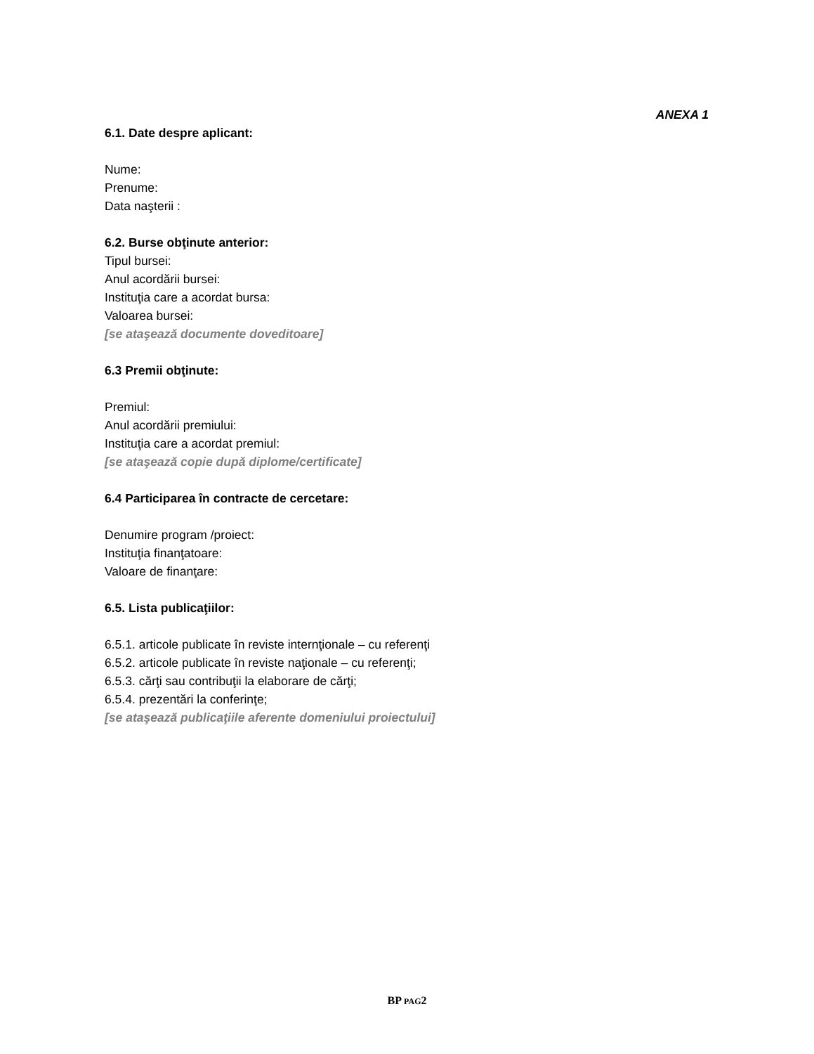ANEXA 1
6.1. Date despre aplicant:
Nume:
Prenume:
Data naşterii :
6.2. Burse obţinute anterior:
Tipul bursei:
Anul acordării bursei:
Instituţia care a acordat bursa:
Valoarea bursei:
[se ataşează documente doveditoare]
6.3 Premii obţinute:
Premiul:
Anul acordării premiului:
Instituţia care a acordat premiul:
[se ataşează copie după diplome/certificate]
6.4 Participarea în contracte de cercetare:
Denumire program /proiect:
Instituţia finanţatoare:
Valoare de finanţare:
6.5. Lista publicaţiilor:
6.5.1. articole publicate în reviste internţionale – cu referenţi
6.5.2. articole publicate în reviste naţionale – cu referenţi;
6.5.3. cărţi sau contribuţii la elaborare de cărţi;
6.5.4. prezentări la conferinţe;
[se ataşează publicaţiile aferente domeniului proiectului]
BP PAG2